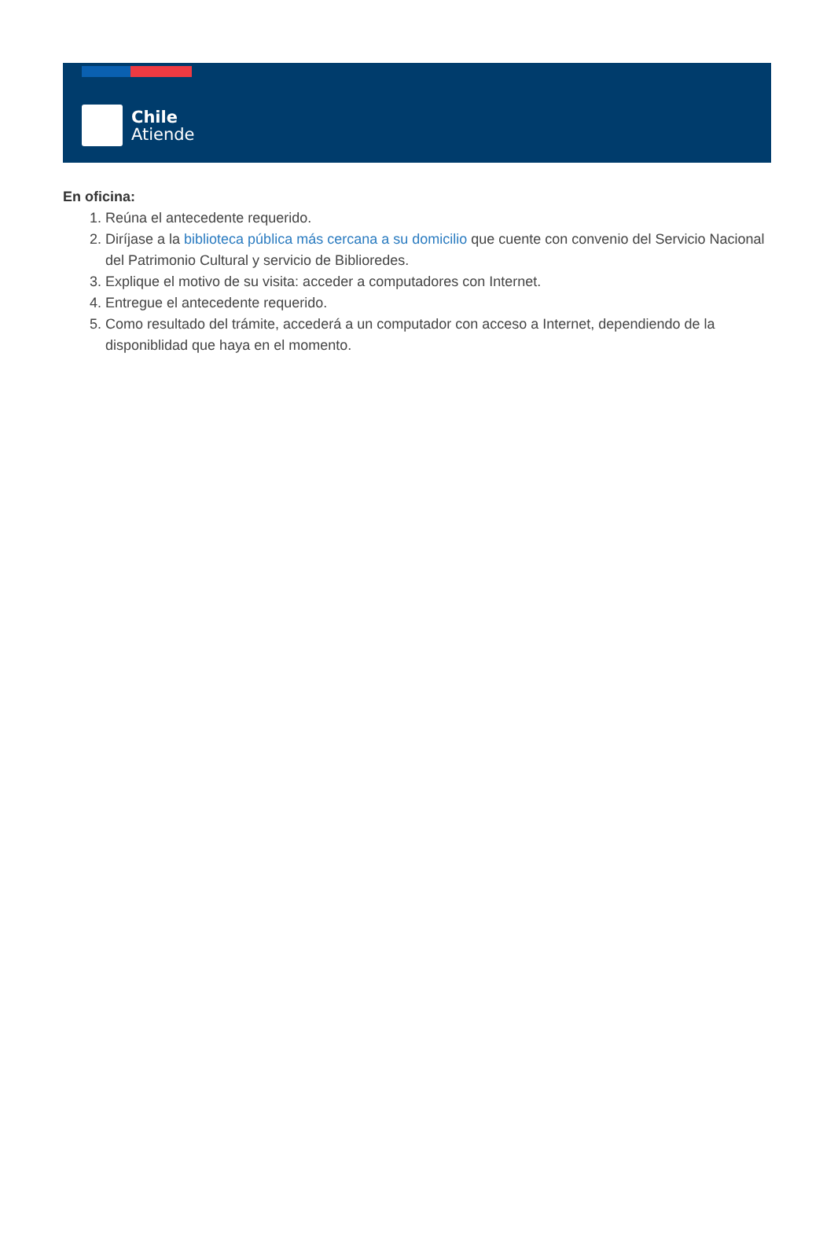Chile
Atiende
En oficina:
1. Reúna el antecedente requerido.
2. Diríjase a la biblioteca pública más cercana a su domicilio que cuente con convenio del Servicio Nacional del Patrimonio Cultural y servicio de Biblioredes.
3. Explique el motivo de su visita: acceder a computadores con Internet.
4. Entregue el antecedente requerido.
5. Como resultado del trámite, accederá a un computador con acceso a Internet, dependiendo de la disponiblidad que haya en el momento.